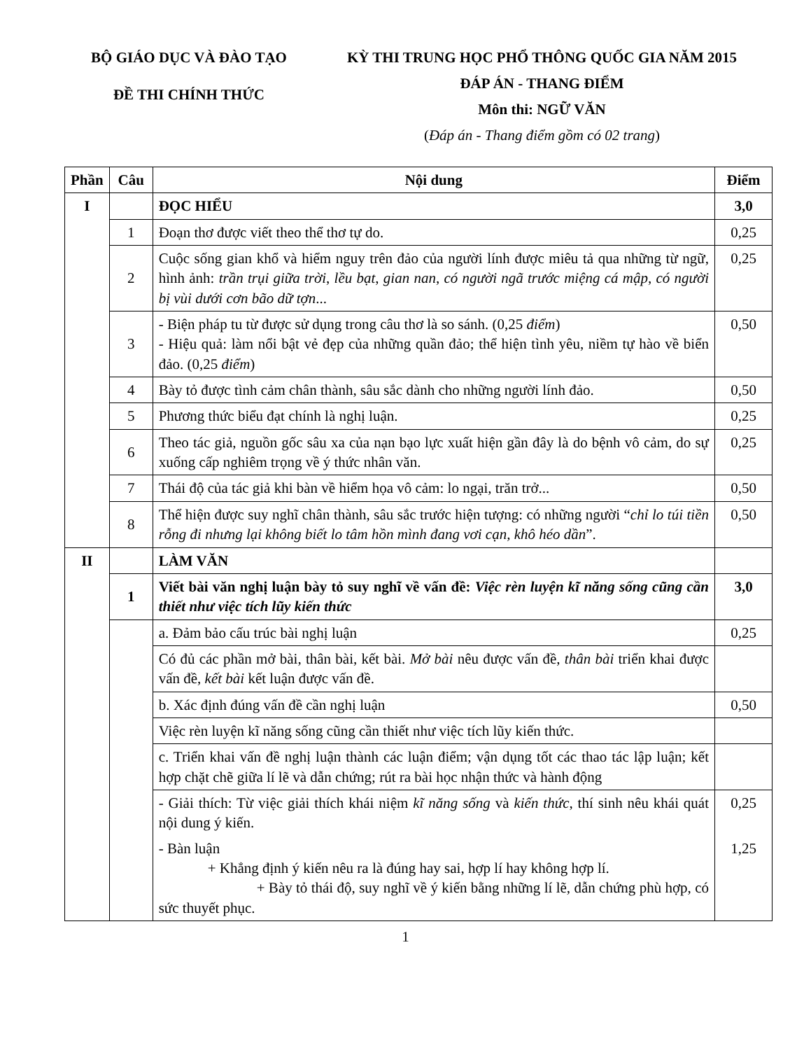BỘ GIÁO DỤC VÀ ĐÀO TẠO
ĐỀ THI CHÍNH THỨC
KỲ THI TRUNG HỌC PHỔ THÔNG QUỐC GIA NĂM 2015
ĐÁP ÁN - THANG ĐIỂM
Môn thi: NGỮ VĂN
(Đáp án - Thang điểm gồm có 02 trang)
| Phần | Câu | Nội dung | Điểm |
| --- | --- | --- | --- |
| I | | ĐỌC HIỂU | 3,0 |
| | 1 | Đoạn thơ được viết theo thể thơ tự do. | 0,25 |
| | 2 | Cuộc sống gian khổ và hiểm nguy trên đảo của người lính được miêu tả qua những từ ngữ, hình ảnh: trần trụi giữa trời , lều bạt , gian nan , có người ngã trước miệng cá mập , có người bị vùi dưới cơn bão dữ tợn ... | 0,25 |
| | 3 | - Biện pháp tu từ được sử dụng trong câu thơ là so sánh. (0,25 điểm ) - Hiệu quả: làm nổi bật vẻ đẹp của những quần đảo; thể hiện tình yêu, niềm tự hào về biển đảo. (0,25 điểm ) | 0,50 |
| | 4 | Bày tỏ được tình cảm chân thành, sâu sắc dành cho những người lính đảo. | 0,50 |
| | 5 | Phương thức biểu đạt chính là nghị luận. | 0,25 |
| | 6 | Theo tác giả, nguồn gốc sâu xa của nạn bạo lực xuất hiện gần đây là do bệnh vô cảm, do sự xuống cấp nghiêm trọng về ý thức nhân văn. | 0,25 |
| | 7 | Thái độ của tác giả khi bàn về hiểm họa vô cảm: lo ngại, trăn trở... | 0,50 |
| | 8 | Thể hiện được suy nghĩ chân thành, sâu sắc trước hiện tượng: có những người “ chỉ lo túi tiền rỗng đi nhưng lại không biết lo tâm hồn mình đang vơi cạn, khô héo dần ”. | 0,50 |
| II | | LÀM VĂN | |
| | 1 | Viết bài văn nghị luận bày tỏ suy nghĩ về vấn đề: Việc rèn luyện kĩ năng sống cũng cần thiết như việc tích lũy kiến thức | 3,0 |
| | | a. Đảm bảo cấu trúc bài nghị luận | 0,25 |
| | | Có đủ các phần mở bài, thân bài, kết bài. Mở bài nêu được vấn đề, thân bài triển khai được vấn đề, kết bài kết luận được vấn đề. | |
| | | b. Xác định đúng vấn đề cần nghị luận | 0,50 |
| | | Việc rèn luyện kĩ năng sống cũng cần thiết như việc tích lũy kiến thức. | |
| | | c. Triển khai vấn đề nghị luận thành các luận điểm; vận dụng tốt các thao tác lập luận; kết hợp chặt chẽ giữa lí lẽ và dẫn chứng; rút ra bài học nhận thức và hành động | |
| | | - Giải thích: Từ việc giải thích khái niệm kĩ năng sống và kiến thức , thí sinh nêu khái quát nội dung ý kiến. - Bàn luận + Khẳng định ý kiến nêu ra là đúng hay sai, hợp lí hay không hợp lí. + Bày tỏ thái độ, suy nghĩ về ý kiến bằng những lí lẽ, dẫn chứng phù hợp, có sức thuyết phục. | 0,25 1,25 |
1